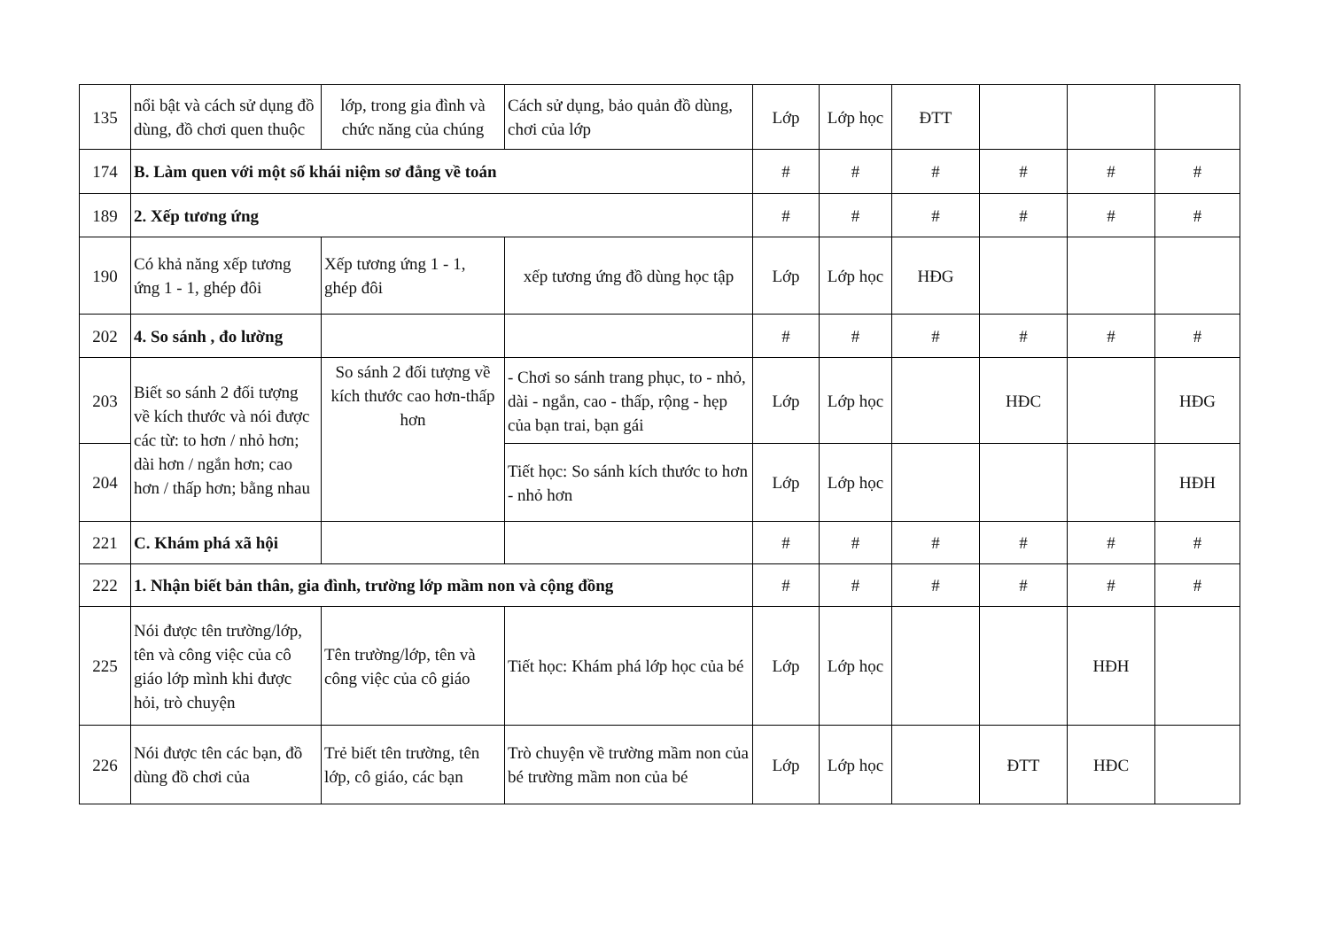| 135 | nổi bật và cách sử dụng đồ dùng, đồ chơi quen thuộc | lớp, trong gia đình và chức năng của chúng | Cách sử dụng, bảo quản đồ dùng, chơi của lớp | Lớp | Lớp học | ĐTT | | | |
| 174 | B. Làm quen với một số khái niệm sơ đẳng về toán | | | # | # | # | # | # | # |
| 189 | 2. Xếp tương ứng | | | # | # | # | # | # | # |
| 190 | Có khả năng xếp tương ứng 1 - 1, ghép đôi | Xếp tương ứng 1 - 1, ghép đôi | xếp tương ứng đồ dùng học tập | Lớp | Lớp học | HĐG | | | |
| 202 | 4. So sánh , đo lường | | | # | # | # | # | # | # |
| 203 | Biết so sánh 2 đối tượng về kích thước và nói được các từ: to hơn / nhỏ hơn; dài hơn / ngắn hơn; cao hơn / thấp hơn; bằng nhau | So sánh 2 đối tượng về kích thước cao hơn-thấp hơn | - Chơi so sánh trang phục, to - nhỏ, dài - ngắn, cao - thấp, rộng - hẹp của bạn trai, bạn gái | Lớp | Lớp học | | HĐC | | HĐG |
| 204 | | | Tiết học: So sánh kích thước to hơn - nhỏ hơn | Lớp | Lớp học | | | | HĐH |
| 221 | C. Khám phá xã hội | | | # | # | # | # | # | # |
| 222 | 1. Nhận biết bản thân, gia đình, trường lớp mầm non và cộng đồng | | | # | # | # | # | # | # |
| 225 | Nói được tên trường/lớp, tên và công việc của cô giáo lớp mình khi được hỏi, trò chuyện | Tên trường/lớp, tên và công việc của cô giáo | Tiết học: Khám phá lớp học của bé | Lớp | Lớp học | | | HĐH | |
| 226 | Nói được tên các bạn, đồ dùng đồ chơi của | Trẻ biết tên trường, tên lớp, cô giáo, các bạn | Trò chuyện về trường mầm non của bé trường mầm non của bé | Lớp | Lớp học | | ĐTT | HĐC | |